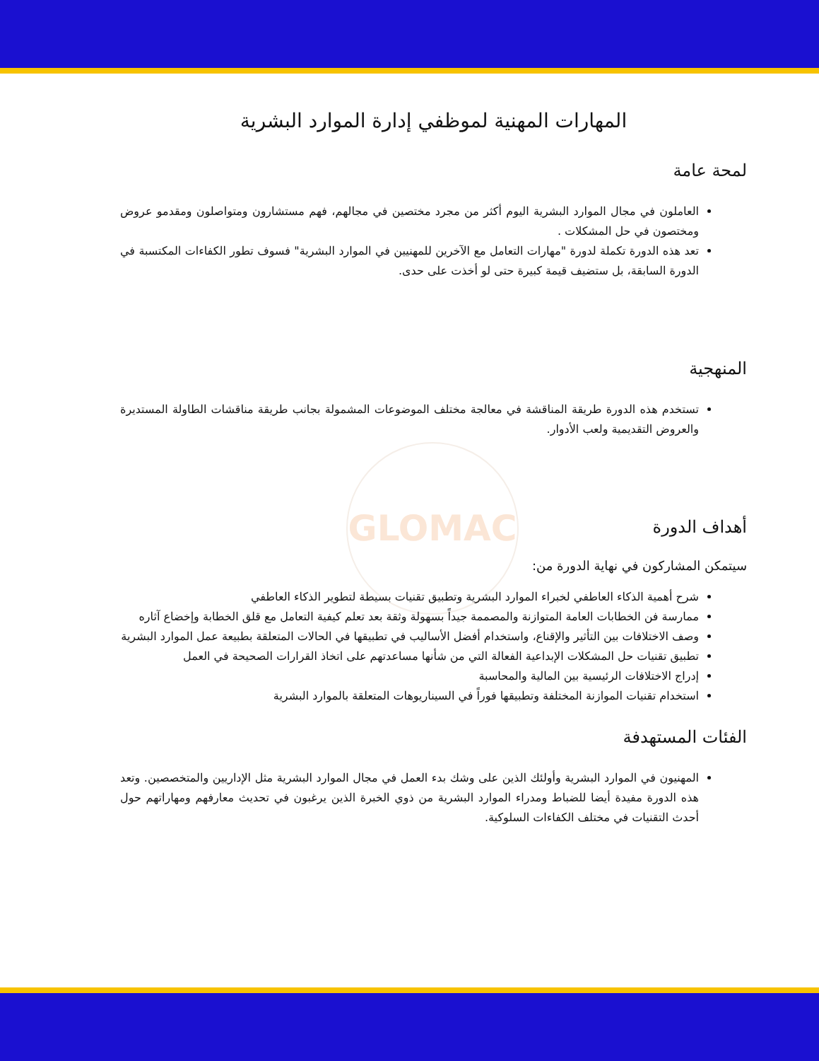GLOMAC
المهارات المهنية لموظفي إدارة الموارد البشرية
لمحة عامة
العاملون في مجال الموارد البشرية اليوم أكثر من مجرد مختصين في مجالهم، فهم مستشارون ومتواصلون ومقدمو عروض ومختصون في حل المشكلات .
تعد هذه الدورة تكملة لدورة "مهارات التعامل مع الآخرين للمهنيين في الموارد البشرية" فسوف تطور الكفاءات المكتسبة في الدورة السابقة، بل ستضيف قيمة كبيرة حتى لو أخذت على حدى.
المنهجية
تستخدم هذه الدورة طريقة المناقشة في معالجة مختلف الموضوعات المشمولة بجانب طريقة مناقشات الطاولة المستديرة والعروض التقديمية ولعب الأدوار.
أهداف الدورة
سيتمكن المشاركون في نهاية الدورة من:
شرح أهمية الذكاء العاطفي لخبراء الموارد البشرية وتطبيق تقنيات بسيطة لتطوير الذكاء العاطفي
ممارسة فن الخطابات العامة المتوازنة والمصممة جيداً بسهولة وثقة بعد تعلم كيفية التعامل مع قلق الخطابة وإخضاع آثاره
وصف الاختلافات بين التأثير والإقناع، واستخدام أفضل الأساليب في تطبيقها في الحالات المتعلقة بطبيعة عمل الموارد البشرية
تطبيق تقنيات حل المشكلات الإبداعية الفعالة التي من شأنها مساعدتهم على اتخاذ القرارات الصحيحة في العمل
إدراج الاختلافات الرئيسية بين المالية والمحاسبة
استخدام تقنيات الموازنة المختلفة وتطبيقها فوراً في السيناريوهات المتعلقة بالموارد البشرية
الفئات المستهدفة
المهنيون في الموارد البشرية وأولئك الذين على وشك بدء العمل في مجال الموارد البشرية مثل الإداريين والمتخصصين. وتعد هذه الدورة مفيدة أيضا للضباط ومدراء الموارد البشرية من ذوي الخبرة الذين يرغبون في تحديث معارفهم ومهاراتهم حول أحدث التقنيات في مختلف الكفاءات السلوكية.